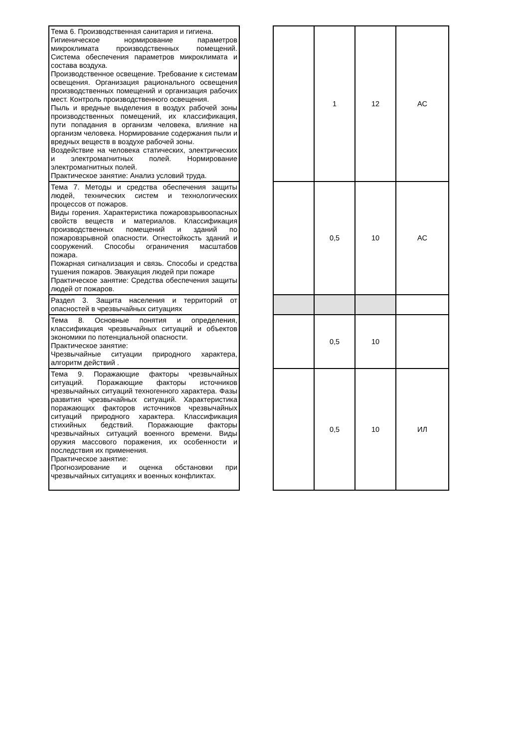| Тема 6. Производственная санитария и гигиена. Гигиеническое нормирование параметров микроклимата производственных помещений. Система обеспечения параметров микроклимата и состава воздуха. Производственное освещение. Требование к системам освещения. Организация рационального освещения производственных помещений и организация рабочих мест. Контроль производственного освещения. Пыль и вредные выделения в воздух рабочей зоны производственных помещений, их классификация, пути попадания в организм человека, влияние на организм человека. Нормирование содержания пыли и вредных веществ в воздухе рабочей зоны. Воздействие на человека статических, электрических и электромагнитных полей. Нормирование электромагнитных полей. Практическое занятие: Анализ условий труда. | | | 1 | 12 | АС |
| Тема 7. Методы и средства обеспечения защиты людей, технических систем и технологических процессов от пожаров. Виды горения. Характеристика пожаровзрывоопасных свойств веществ и материалов. Классификация производственных помещений и зданий по пожаровзрывной опасности. Огнестойкость зданий и сооружений. Способы ограничения масштабов пожара. Пожарная сигнализация и связь. Способы и средства тушения пожаров. Эвакуация людей при пожаре Практическое занятие: Средства обеспечения защиты людей от пожаров. | | | 0,5 | 10 | АС |
| Раздел 3. Защита населения и территорий от опасностей в чрезвычайных ситуациях | | | | | |
| Тема 8. Основные понятия и определения, классификация чрезвычайных ситуаций и объектов экономики по потенциальной опасности. Практическое занятие: Чрезвычайные ситуации природного характера, алгоритм действий . | | | 0,5 | 10 | |
| Тема 9. Поражающие факторы чрезвычайных ситуаций. Поражающие факторы источников чрезвычайных ситуаций техногенного характера. Фазы развития чрезвычайных ситуаций. Характеристика поражающих факторов источников чрезвычайных ситуаций природного характера. Классификация стихийных бедствий. Поражающие факторы чрезвычайных ситуаций военного времени. Виды оружия массового поражения, их особенности и последствия их применения. Практическое занятие: Прогнозирование и оценка обстановки при чрезвычайных ситуациях и военных конфликтах. | | | 0,5 | 10 | ИЛ |